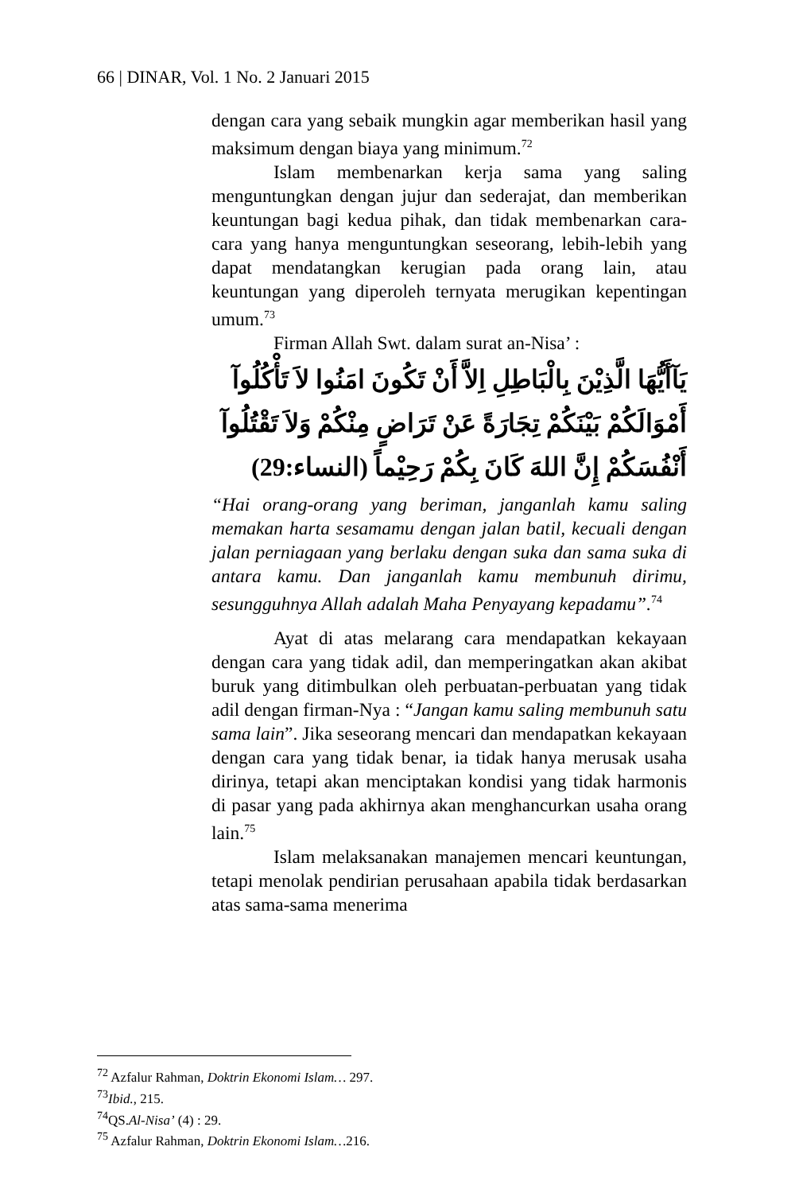66 | DINAR, Vol. 1 No. 2 Januari 2015
dengan cara yang sebaik mungkin agar memberikan hasil yang maksimum dengan biaya yang minimum.<sup>72</sup>
Islam membenarkan kerja sama yang saling menguntungkan dengan jujur dan sederajat, dan memberikan keuntungan bagi kedua pihak, dan tidak membenarkan cara-cara yang hanya menguntungkan seseorang, lebih-lebih yang dapat mendatangkan kerugian pada orang lain, atau keuntungan yang diperoleh ternyata merugikan kepentingan umum.<sup>73</sup>
Firman Allah Swt. dalam surat an-Nisa’ :
يَآأَيُّهَا الَّذِيْنَ بِالْبَاطِلِ اِلاَّ أَنْ تَكُونَ امَنُوا لاَ تَأْكُلُوآ
أَمْوَالَكُمْ بَيْنَكُمْ تِجَارَةً عَنْ تَرَاضٍ مِنْكُمْ وَلاَ تَقْتُلُوآ
أَنْفُسَكُمْ إِنَّ اللهَ كَانَ بِكُمْ رَحِيْماً (النساء:29)
“Hai orang-orang yang beriman, janganlah kamu saling memakan harta sesamamu dengan jalan batil, kecuali dengan jalan perniagaan yang berlaku dengan suka dan sama suka di antara kamu. Dan janganlah kamu membunuh dirimu, sesungguhnya Allah adalah Maha Penyayang kepadamu”.<sup>74</sup>
Ayat di atas melarang cara mendapatkan kekayaan dengan cara yang tidak adil, dan memperingatkan akan akibat buruk yang ditimbulkan oleh perbuatan-perbuatan yang tidak adil dengan firman-Nya : “Jangan kamu saling membunuh satu sama lain”. Jika seseorang mencari dan mendapatkan kekayaan dengan cara yang tidak benar, ia tidak hanya merusak usaha dirinya, tetapi akan menciptakan kondisi yang tidak harmonis di pasar yang pada akhirnya akan menghancurkan usaha orang lain.<sup>75</sup>
Islam melaksanakan manajemen mencari keuntungan, tetapi menolak pendirian perusahaan apabila tidak berdasarkan atas sama-sama menerima
<sup>72</sup> Azfalur Rahman, Doktrin Ekonomi Islam… 297.
<sup>73</sup> Ibid., 215.
<sup>74</sup> QS.Al-Nisa’ (4) : 29.
<sup>75</sup> Azfalur Rahman, Doktrin Ekonomi Islam…216.